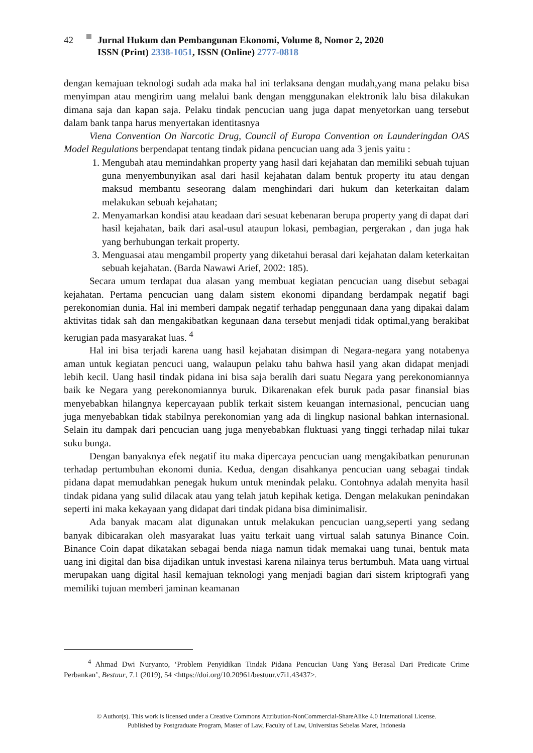42 Jurnal Hukum dan Pembangunan Ekonomi, Volume 8, Nomor 2, 2020
ISSN (Print) 2338-1051, ISSN (Online) 2777-0818
dengan kemajuan teknologi sudah ada maka hal ini terlaksana dengan mudah,yang mana pelaku bisa menyimpan atau mengirim uang melalui bank dengan menggunakan elektronik lalu bisa dilakukan dimana saja dan kapan saja. Pelaku tindak pencucian uang juga dapat menyetorkan uang tersebut dalam bank tanpa harus menyertakan identitasnya
Viena Convention On Narcotic Drug, Council of Europa Convention on Launderingdan OAS Model Regulations berpendapat tentang tindak pidana pencucian uang ada 3 jenis yaitu :
1. Mengubah atau memindahkan property yang hasil dari kejahatan dan memiliki sebuah tujuan guna menyembunyikan asal dari hasil kejahatan dalam bentuk property itu atau dengan maksud membantu seseorang dalam menghindari dari hukum dan keterkaitan dalam melakukan sebuah kejahatan;
2. Menyamarkan kondisi atau keadaan dari sesuat kebenaran berupa property yang di dapat dari hasil kejahatan, baik dari asal-usul ataupun lokasi, pembagian, pergerakan , dan juga hak yang berhubungan terkait property.
3. Menguasai atau mengambil property yang diketahui berasal dari kejahatan dalam keterkaitan sebuah kejahatan. (Barda Nawawi Arief, 2002: 185).
Secara umum terdapat dua alasan yang membuat kegiatan pencucian uang disebut sebagai kejahatan. Pertama pencucian uang dalam sistem ekonomi dipandang berdampak negatif bagi perekonomian dunia. Hal ini memberi dampak negatif terhadap penggunaan dana yang dipakai dalam aktivitas tidak sah dan mengakibatkan kegunaan dana tersebut menjadi tidak optimal,yang berakibat kerugian pada masyarakat luas. <sup>4</sup>
Hal ini bisa terjadi karena uang hasil kejahatan disimpan di Negara-negara yang notabenya aman untuk kegiatan pencuci uang, walaupun pelaku tahu bahwa hasil yang akan didapat menjadi lebih kecil. Uang hasil tindak pidana ini bisa saja beralih dari suatu Negara yang perekonomiannya baik ke Negara yang perekonomiannya buruk. Dikarenakan efek buruk pada pasar finansial bias menyebabkan hilangnya kepercayaan publik terkait sistem keuangan internasional, pencucian uang juga menyebabkan tidak stabilnya perekonomian yang ada di lingkup nasional bahkan internasional. Selain itu dampak dari pencucian uang juga menyebabkan fluktuasi yang tinggi terhadap nilai tukar suku bunga.
Dengan banyaknya efek negatif itu maka dipercaya pencucian uang mengakibatkan penurunan terhadap pertumbuhan ekonomi dunia. Kedua, dengan disahkanya pencucian uang sebagai tindak pidana dapat memudahkan penegak hukum untuk menindak pelaku. Contohnya adalah menyita hasil tindak pidana yang sulid dilacak atau yang telah jatuh kepihak ketiga. Dengan melakukan penindakan seperti ini maka kekayaan yang didapat dari tindak pidana bisa diminimalisir.
Ada banyak macam alat digunakan untuk melakukan pencucian uang,seperti yang sedang banyak dibicarakan oleh masyarakat luas yaitu terkait uang virtual salah satunya Binance Coin. Binance Coin dapat dikatakan sebagai benda niaga namun tidak memakai uang tunai, bentuk mata uang ini digital dan bisa dijadikan untuk investasi karena nilainya terus bertumbuh. Mata uang virtual merupakan uang digital hasil kemajuan teknologi yang menjadi bagian dari sistem kriptografi yang memiliki tujuan memberi jaminan keamanan
<sup>4</sup> Ahmad Dwi Nuryanto, ‘Problem Penyidikan Tindak Pidana Pencucian Uang Yang Berasal Dari Predicate Crime Perbankan’, Bestuur, 7.1 (2019), 54 <https://doi.org/10.20961/bestuur.v7i1.43437>.
© Author(s). This work is licensed under a Creative Commons Attribution-NonCommercial-ShareAlike 4.0 International License.
Published by Postgraduate Program, Master of Law, Faculty of Law, Universitas Sebelas Maret, Indonesia